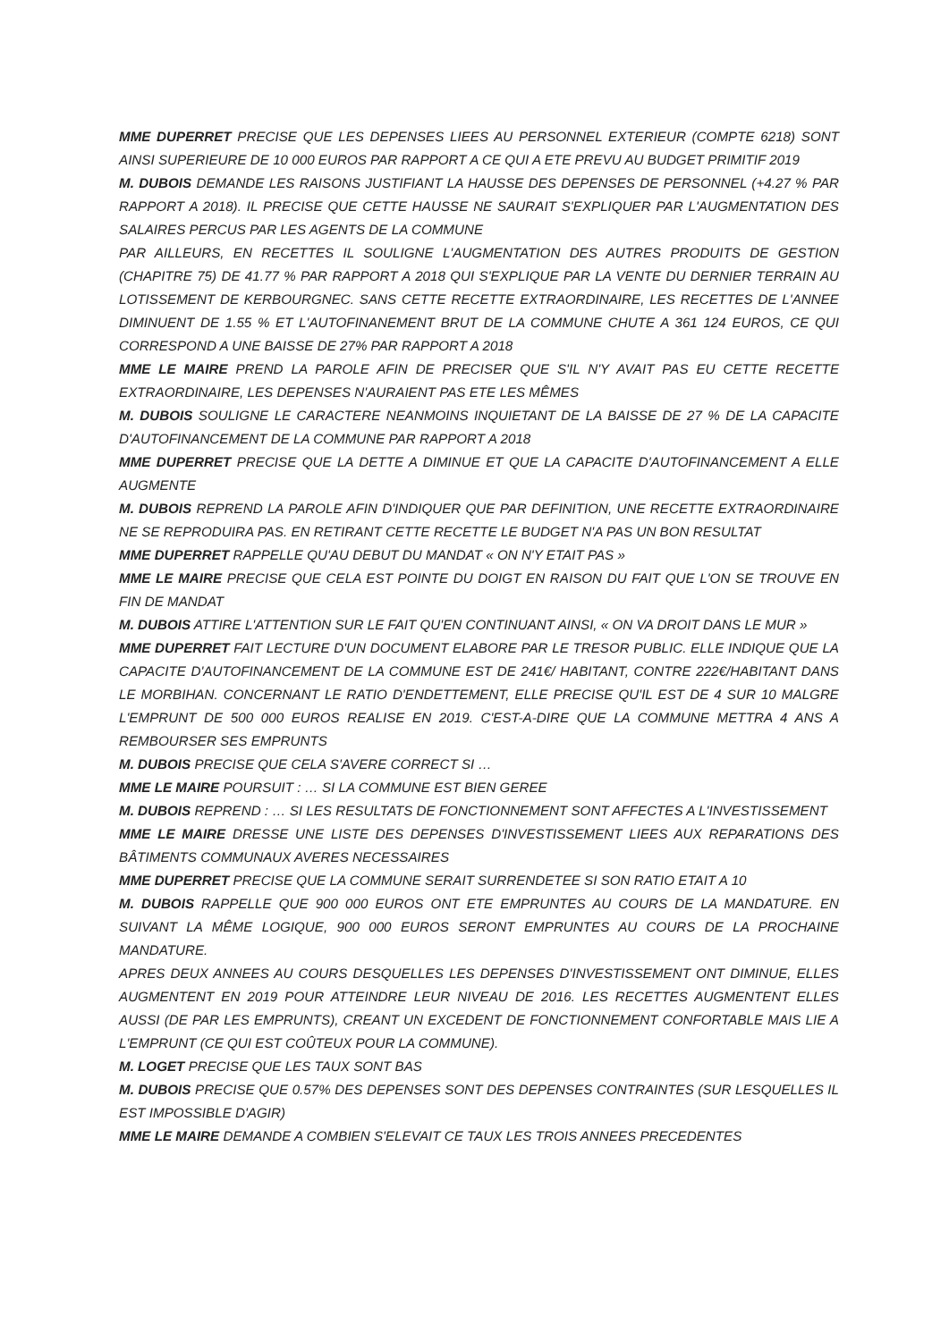MME DUPERRET PRECISE QUE LES DEPENSES LIEES AU PERSONNEL EXTERIEUR (COMPTE 6218) SONT AINSI SUPERIEURE DE 10 000 EUROS PAR RAPPORT A CE QUI A ETE PREVU AU BUDGET PRIMITIF 2019
M. DUBOIS DEMANDE LES RAISONS JUSTIFIANT LA HAUSSE DES DEPENSES DE PERSONNEL (+4.27 % PAR RAPPORT A 2018). IL PRECISE QUE CETTE HAUSSE NE SAURAIT S'EXPLIQUER PAR L'AUGMENTATION DES SALAIRES PERCUS PAR LES AGENTS DE LA COMMUNE
PAR AILLEURS, EN RECETTES IL SOULIGNE L'AUGMENTATION DES AUTRES PRODUITS DE GESTION (CHAPITRE 75) DE 41.77 % PAR RAPPORT A 2018 QUI S'EXPLIQUE PAR LA VENTE DU DERNIER TERRAIN AU LOTISSEMENT DE KERBOURGNEC. SANS CETTE RECETTE EXTRAORDINAIRE, LES RECETTES DE L'ANNEE DIMINUENT DE 1.55 % ET L'AUTOFINANEMENT BRUT DE LA COMMUNE CHUTE A 361 124 EUROS, CE QUI CORRESPOND A UNE BAISSE DE 27% PAR RAPPORT A 2018
MME LE MAIRE PREND LA PAROLE AFIN DE PRECISER QUE S'IL N'Y AVAIT PAS EU CETTE RECETTE EXTRAORDINAIRE, LES DEPENSES N'AURAIENT PAS ETE LES MÊMES
M. DUBOIS SOULIGNE LE CARACTERE NEANMOINS INQUIETANT DE LA BAISSE DE 27 % DE LA CAPACITE D'AUTOFINANCEMENT DE LA COMMUNE PAR RAPPORT A 2018
MME DUPERRET PRECISE QUE LA DETTE A DIMINUE ET QUE LA CAPACITE D'AUTOFINANCEMENT A ELLE AUGMENTE
M. DUBOIS REPREND LA PAROLE AFIN D'INDIQUER QUE PAR DEFINITION, UNE RECETTE EXTRAORDINAIRE NE SE REPRODUIRA PAS. EN RETIRANT CETTE RECETTE LE BUDGET N'A PAS UN BON RESULTAT
MME DUPERRET RAPPELLE QU'AU DEBUT DU MANDAT « ON N'Y ETAIT PAS »
MME LE MAIRE PRECISE QUE CELA EST POINTE DU DOIGT EN RAISON DU FAIT QUE L'ON SE TROUVE EN FIN DE MANDAT
M. DUBOIS ATTIRE L'ATTENTION SUR LE FAIT QU'EN CONTINUANT AINSI, « ON VA DROIT DANS LE MUR »
MME DUPERRET FAIT LECTURE D'UN DOCUMENT ELABORE PAR LE TRESOR PUBLIC. ELLE INDIQUE QUE LA CAPACITE D'AUTOFINANCEMENT DE LA COMMUNE EST DE 241€/ HABITANT, CONTRE 222€/HABITANT DANS LE MORBIHAN. CONCERNANT LE RATIO D'ENDETTEMENT, ELLE PRECISE QU'IL EST DE 4 SUR 10 MALGRE L'EMPRUNT DE 500 000 EUROS REALISE EN 2019. C'EST-A-DIRE QUE LA COMMUNE METTRA 4 ANS A REMBOURSER SES EMPRUNTS
M. DUBOIS PRECISE QUE CELA S'AVERE CORRECT SI …
MME LE MAIRE POURSUIT : … SI LA COMMUNE EST BIEN GEREE
M. DUBOIS REPREND : … SI LES RESULTATS DE FONCTIONNEMENT SONT AFFECTES A L'INVESTISSEMENT
MME LE MAIRE DRESSE UNE LISTE DES DEPENSES D'INVESTISSEMENT LIEES AUX REPARATIONS DES BÂTIMENTS COMMUNAUX AVERES NECESSAIRES
MME DUPERRET PRECISE QUE LA COMMUNE SERAIT SURRENDETEE SI SON RATIO ETAIT A 10
M. DUBOIS RAPPELLE QUE 900 000 EUROS ONT ETE EMPRUNTES AU COURS DE LA MANDATURE. EN SUIVANT LA MÊME LOGIQUE, 900 000 EUROS SERONT EMPRUNTES AU COURS DE LA PROCHAINE MANDATURE.
APRES DEUX ANNEES AU COURS DESQUELLES LES DEPENSES D'INVESTISSEMENT ONT DIMINUE, ELLES AUGMENTENT EN 2019 POUR ATTEINDRE LEUR NIVEAU DE 2016. LES RECETTES AUGMENTENT ELLES AUSSI (DE PAR LES EMPRUNTS), CREANT UN EXCEDENT DE FONCTIONNEMENT CONFORTABLE MAIS LIE A L'EMPRUNT (CE QUI EST COÛTEUX POUR LA COMMUNE).
M. LOGET PRECISE QUE LES TAUX SONT BAS
M. DUBOIS PRECISE QUE 0.57% DES DEPENSES SONT DES DEPENSES CONTRAINTES (SUR LESQUELLES IL EST IMPOSSIBLE D'AGIR)
MME LE MAIRE DEMANDE A COMBIEN S'ELEVAIT CE TAUX LES TROIS ANNEES PRECEDENTES